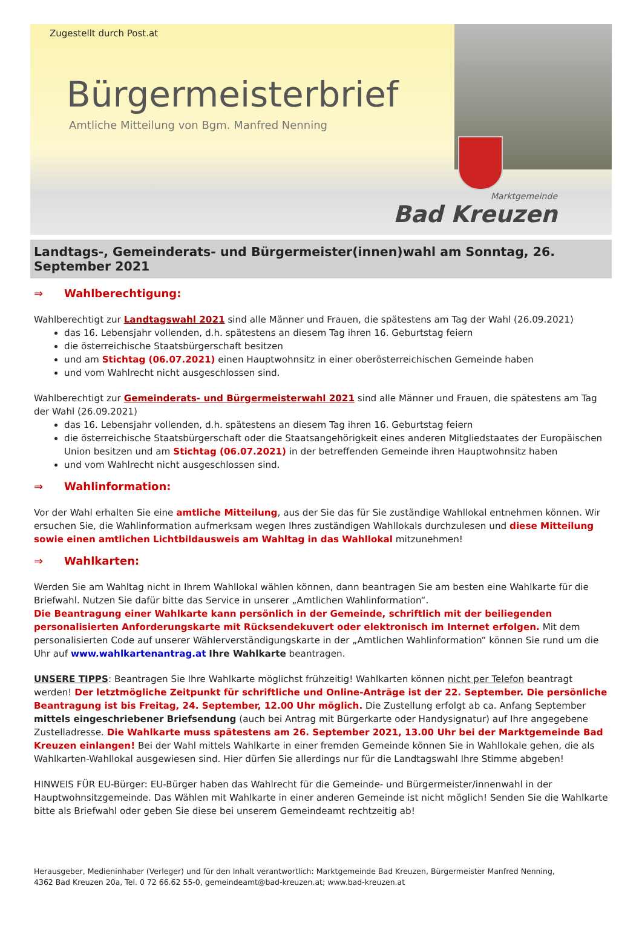Zugestellt durch Post.at
Bürgermeisterbrief
Amtliche Mitteilung von Bgm. Manfred Nenning
Marktgemeinde
Bad Kreuzen
Landtags-, Gemeinderats- und Bürgermeister(innen)wahl am Sonntag, 26. September 2021
⇒ Wahlberechtigung:
Wahlberechtigt zur Landtagswahl 2021 sind alle Männer und Frauen, die spätestens am Tag der Wahl (26.09.2021)
das 16. Lebensjahr vollenden, d.h. spätestens an diesem Tag ihren 16. Geburtstag feiern
die österreichische Staatsbürgerschaft besitzen
und am Stichtag (06.07.2021) einen Hauptwohnsitz in einer oberösterreichischen Gemeinde haben
und vom Wahlrecht nicht ausgeschlossen sind.
Wahlberechtigt zur Gemeinderats- und Bürgermeisterwahl 2021 sind alle Männer und Frauen, die spätestens am Tag der Wahl (26.09.2021)
das 16. Lebensjahr vollenden, d.h. spätestens an diesem Tag ihren 16. Geburtstag feiern
die österreichische Staatsbürgerschaft oder die Staatsangehörigkeit eines anderen Mitgliedstaates der Europäischen Union besitzen und am Stichtag (06.07.2021) in der betreffenden Gemeinde ihren Hauptwohnsitz haben
und vom Wahlrecht nicht ausgeschlossen sind.
⇒ Wahlinformation:
Vor der Wahl erhalten Sie eine amtliche Mitteilung, aus der Sie das für Sie zuständige Wahllokal entnehmen können. Wir ersuchen Sie, die Wahlinformation aufmerksam wegen Ihres zuständigen Wahllokals durchzulesen und diese Mitteilung sowie einen amtlichen Lichtbildausweis am Wahltag in das Wahllokal mitzunehmen!
⇒ Wahlkarten:
Werden Sie am Wahltag nicht in Ihrem Wahllokal wählen können, dann beantragen Sie am besten eine Wahlkarte für die Briefwahl. Nutzen Sie dafür bitte das Service in unserer „Amtlichen Wahlinformation“.
Die Beantragung einer Wahlkarte kann persönlich in der Gemeinde, schriftlich mit der beiliegenden personalisierten Anforderungskarte mit Rücksendekuvert oder elektronisch im Internet erfolgen. Mit dem personalisierten Code auf unserer Wählerverständigungskarte in der „Amtlichen Wahlinformation“ können Sie rund um die Uhr auf www.wahlkartenantrag.at Ihre Wahlkarte beantragen.
UNSERE TIPPS: Beantragen Sie Ihre Wahlkarte möglichst frühzeitig! Wahlkarten können nicht per Telefon beantragt werden! Der letztmögliche Zeitpunkt für schriftliche und Online-Anträge ist der 22. September. Die persönliche Beantragung ist bis Freitag, 24. September, 12.00 Uhr möglich. Die Zustellung erfolgt ab ca. Anfang September mittels eingeschriebener Briefsendung (auch bei Antrag mit Bürgerkarte oder Handysignatur) auf Ihre angegebene Zustelladresse. Die Wahlkarte muss spätestens am 26. September 2021, 13.00 Uhr bei der Marktgemeinde Bad Kreuzen einlangen! Bei der Wahl mittels Wahlkarte in einer fremden Gemeinde können Sie in Wahllokale gehen, die als Wahlkarten-Wahllokal ausgewiesen sind. Hier dürfen Sie allerdings nur für die Landtagswahl Ihre Stimme abgeben!
HINWEIS FÜR EU-Bürger: EU-Bürger haben das Wahlrecht für die Gemeinde- und Bürgermeister/innenwahl in der Hauptwohnsitzgemeinde. Das Wählen mit Wahlkarte in einer anderen Gemeinde ist nicht möglich! Senden Sie die Wahlkarte bitte als Briefwahl oder geben Sie diese bei unserem Gemeindeamt rechtzeitig ab!
Herausgeber, Medieninhaber (Verleger) und für den Inhalt verantwortlich: Marktgemeinde Bad Kreuzen, Bürgermeister Manfred Nenning,
4362 Bad Kreuzen 20a, Tel. 0 72 66.62 55-0, gemeindeamt@bad-kreuzen.at; www.bad-kreuzen.at